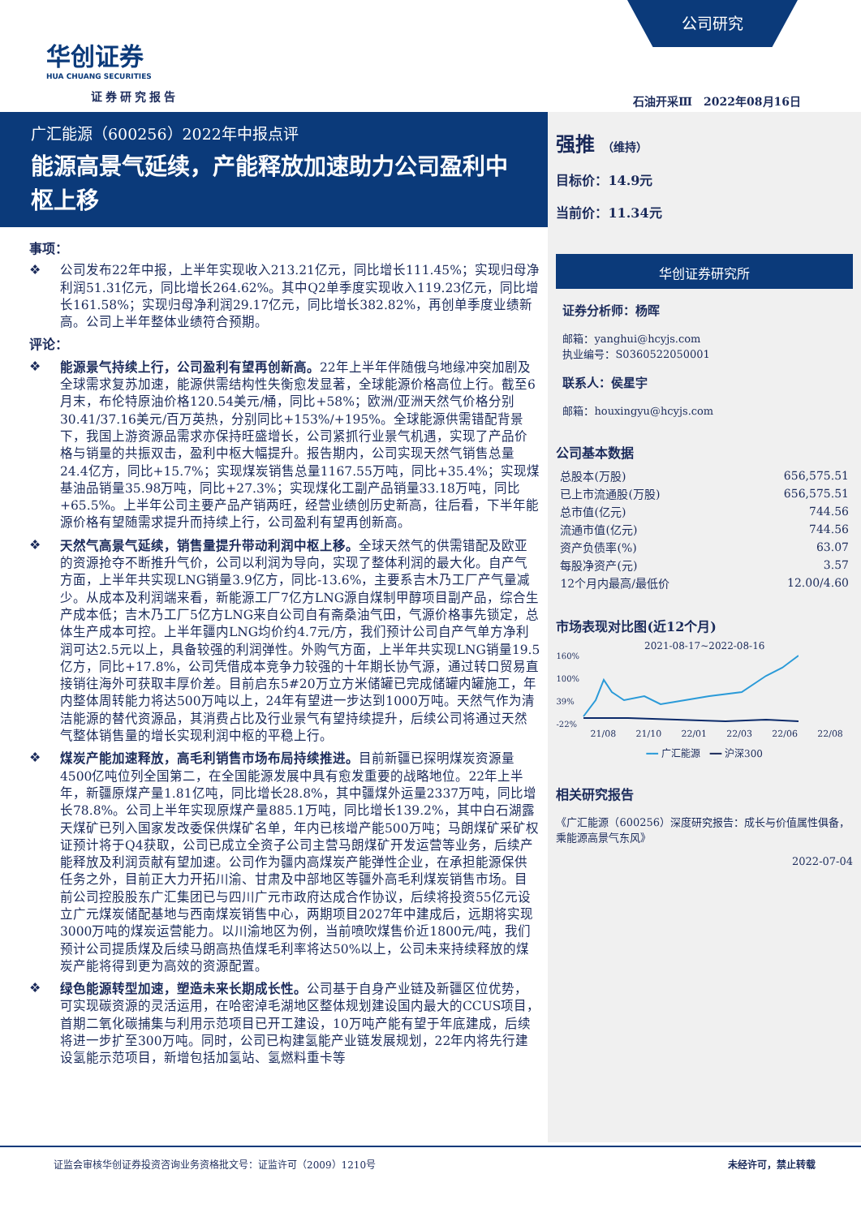公司研究
华创证券
HUA CHUANG SECURITIES
证券研究报告 石油开采Ⅲ　2022年08月16日
广汇能源（600256）2022年中报点评
能源高景气延续，产能释放加速助力公司盈利中枢上移
事项：
❖ 公司发布22年中报，上半年实现收入213.21亿元，同比增长111.45%；实现归母净利润51.31亿元，同比增长264.62%。其中Q2单季度实现收入119.23亿元，同比增长161.58%；实现归母净利润29.17亿元，同比增长382.82%，再创单季度业绩新高。公司上半年整体业绩符合预期。
评论：
❖ 能源景气持续上行，公司盈利有望再创新高。22年上半年伴随俄乌地缘冲突加剧及全球需求复苏加速，能源供需结构性失衡愈发显著，全球能源价格高位上行。截至6月末，布伦特原油价格120.54美元/桶，同比+58%；欧洲/亚洲天然气价格分别30.41/37.16美元/百万英热，分别同比+153%/+195%。全球能源供需错配背景下，我国上游资源品需求亦保持旺盛增长，公司紧抓行业景气机遇，实现了产品价格与销量的共振双击，盈利中枢大幅提升。报告期内，公司实现天然气销售总量24.4亿方，同比+15.7%；实现煤炭销售总量1167.55万吨，同比+35.4%；实现煤基油品销量35.98万吨，同比+27.3%；实现煤化工副产品销量33.18万吨，同比+65.5%。上半年公司主要产品产销两旺，经营业绩创历史新高，往后看，下半年能源价格有望随需求提升而持续上行，公司盈利有望再创新高。
❖ 天然气高景气延续，销售量提升带动利润中枢上移。全球天然气的供需错配及欧亚的资源抢夺不断推升气价，公司以利润为导向，实现了整体利润的最大化。自产气方面，上半年共实现LNG销量3.9亿方，同比-13.6%，主要系吉木乃工厂产气量减少。从成本及利润端来看，新能源工厂7亿方LNG源自煤制甲醇项目副产品，综合生产成本低；吉木乃工厂5亿方LNG来自公司自有斋桑油气田，气源价格事先锁定，总体生产成本可控。上半年疆内LNG均价约4.7元/方，我们预计公司自产气单方净利润可达2.5元以上，具备较强的利润弹性。外购气方面，上半年共实现LNG销量19.5亿方，同比+17.8%，公司凭借成本竞争力较强的十年期长协气源，通过转口贸易直接销往海外可获取丰厚价差。目前启东5#20万立方米储罐已完成储罐内罐施工，年内整体周转能力将达500万吨以上，24年有望进一步达到1000万吨。天然气作为清洁能源的替代资源品，其消费占比及行业景气有望持续提升，后续公司将通过天然气整体销售量的增长实现利润中枢的平稳上行。
❖ 煤炭产能加速释放，高毛利销售市场布局持续推进。目前新疆已探明煤炭资源量4500亿吨位列全国第二，在全国能源发展中具有愈发重要的战略地位。22年上半年，新疆原煤产量1.81亿吨，同比增长28.8%，其中疆煤外运量2337万吨，同比增长78.8%。公司上半年实现原煤产量885.1万吨，同比增长139.2%，其中白石湖露天煤矿已列入国家发改委保供煤矿名单，年内已核增产能500万吨；马朗煤矿采矿权证预计将于Q4获取，公司已成立全资子公司主营马朗煤矿开发运营等业务，后续产能释放及利润贡献有望加速。公司作为疆内高煤炭产能弹性企业，在承担能源保供任务之外，目前正大力开拓川渝、甘肃及中部地区等疆外高毛利煤炭销售市场。目前公司控股股东广汇集团已与四川广元市政府达成合作协议，后续将投资55亿元设立广元煤炭储配基地与西南煤炭销售中心，两期项目2027年中建成后，远期将实现3000万吨的煤炭运营能力。以川渝地区为例，当前喷吹煤售价近1800元/吨，我们预计公司提质煤及后续马朗高热值煤毛利率将达50%以上，公司未来持续释放的煤炭产能将得到更为高效的资源配置。
❖ 绿色能源转型加速，塑造未来长期成长性。公司基于自身产业链及新疆区位优势，可实现碳资源的灵活运用，在哈密淖毛湖地区整体规划建设国内最大的CCUS项目，首期二氧化碳捕集与利用示范项目已开工建设，10万吨产能有望于年底建成，后续将进一步扩至300万吨。同时，公司已构建氢能产业链发展规划，22年内将先行建设氢能示范项目，新增包括加氢站、氢燃料重卡等
强推 （维持）
目标价：14.9元
当前价：11.34元
华创证券研究所
证券分析师：杨晖
邮箱：yanghui@hcyjs.com
执业编号：S0360522050001
联系人：侯星宇
邮箱：houxingyu@hcyjs.com
公司基本数据
| 总股本(万股) | 656,575.51 |
| 已上市流通股(万股) | 656,575.51 |
| 总市值(亿元) | 744.56 |
| 流通市值(亿元) | 744.56 |
| 资产负债率(%) | 63.07 |
| 每股净资产(元) | 3.57 |
| 12个月内最高/最低价 | 12.00/4.60 |
市场表现对比图(近12个月)
2021-08-17~2022-08-16
160%
100%
39%
-22%
21/08 21/10 22/01 22/03 22/06 22/08
━━ 广汇能源　━━ 沪深300
相关研究报告
《广汇能源（600256）深度研究报告：成长与价值属性俱备，乘能源高景气东风》
2022-07-04
证监会审核华创证券投资咨询业务资格批文号：证监许可（2009）1210号 未经许可，禁止转载